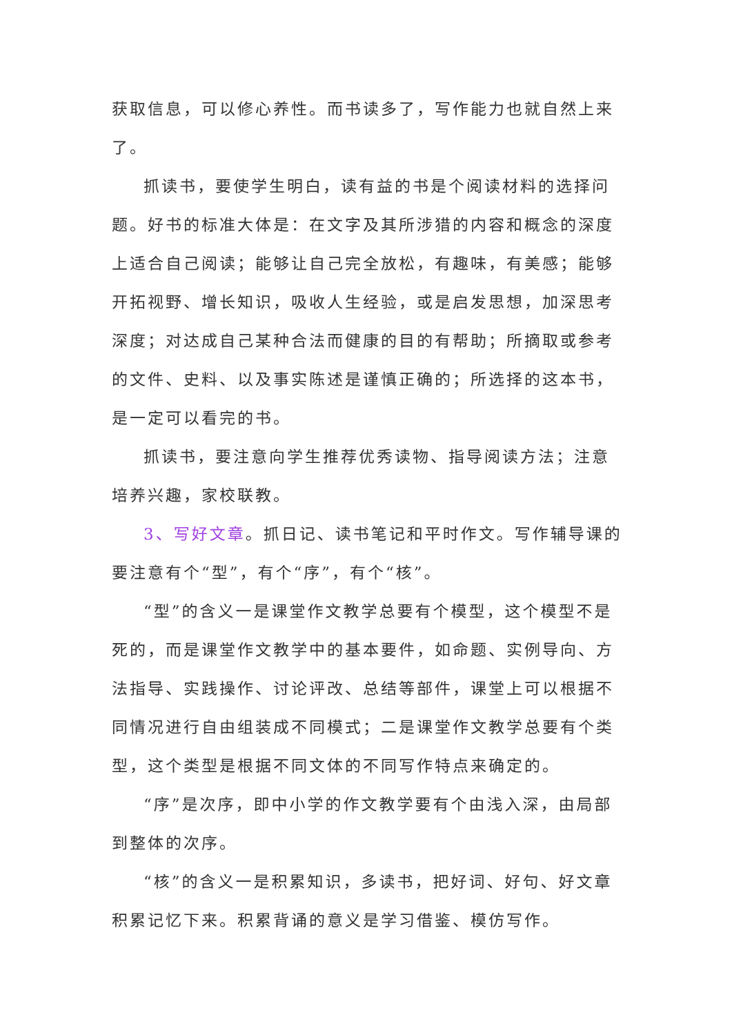获取信息，可以修心养性。而书读多了，写作能力也就自然上来了。
抓读书，要使学生明白，读有益的书是个阅读材料的选择问题。好书的标准大体是：在文字及其所涉猎的内容和概念的深度上适合自己阅读；能够让自己完全放松，有趣味，有美感；能够开拓视野、增长知识，吸收人生经验，或是启发思想，加深思考深度；对达成自己某种合法而健康的目的有帮助；所摘取或参考的文件、史料、以及事实陈述是谨慎正确的；所选择的这本书，是一定可以看完的书。
抓读书，要注意向学生推荐优秀读物、指导阅读方法；注意培养兴趣，家校联教。
3、写好文章。抓日记、读书笔记和平时作文。写作辅导课的要注意有个“型”，有个“序”，有个“核”。
“型”的含义一是课堂作文教学总要有个模型，这个模型不是死的，而是课堂作文教学中的基本要件，如命题、实例导向、方法指导、实践操作、讨论评改、总结等部件，课堂上可以根据不同情况进行自由组装成不同模式；二是课堂作文教学总要有个类型，这个类型是根据不同文体的不同写作特点来确定的。
“序”是次序，即中小学的作文教学要有个由浅入深，由局部到整体的次序。
“核”的含义一是积累知识，多读书，把好词、好句、好文章积累记忆下来。积累背诵的意义是学习借鉴、模仿写作。